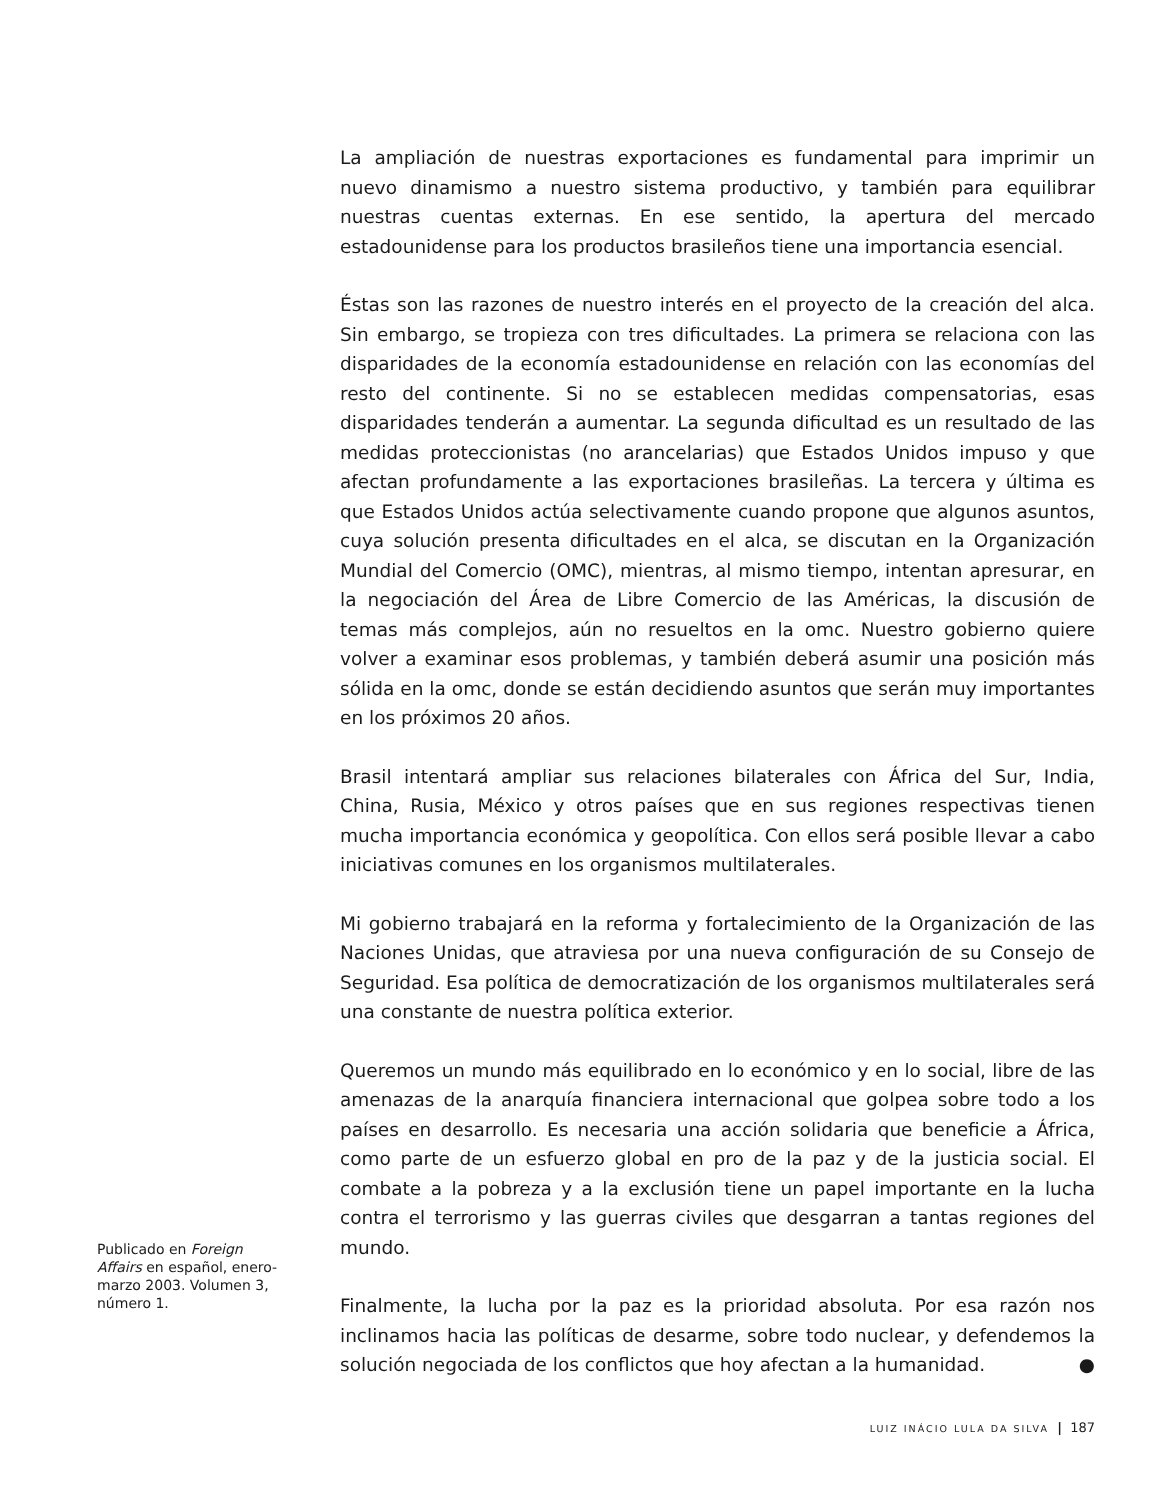La ampliación de nuestras exportaciones es fundamental para imprimir un nuevo dinamismo a nuestro sistema productivo, y también para equilibrar nuestras cuentas externas. En ese sentido, la apertura del mercado estadounidense para los productos brasileños tiene una importancia esencial.
Éstas son las razones de nuestro interés en el proyecto de la creación del alca. Sin embargo, se tropieza con tres dificultades. La primera se relaciona con las disparidades de la economía estadounidense en relación con las economías del resto del continente. Si no se establecen medidas compensatorias, esas disparidades tenderán a aumentar. La segunda dificultad es un resultado de las medidas proteccionistas (no arancelarias) que Estados Unidos impuso y que afectan profundamente a las exportaciones brasileñas. La tercera y última es que Estados Unidos actúa selectivamente cuando propone que algunos asuntos, cuya solución presenta dificultades en el alca, se discutan en la Organización Mundial del Comercio (OMC), mientras, al mismo tiempo, intentan apresurar, en la negociación del Área de Libre Comercio de las Américas, la discusión de temas más complejos, aún no resueltos en la omc. Nuestro gobierno quiere volver a examinar esos problemas, y también deberá asumir una posición más sólida en la omc, donde se están decidiendo asuntos que serán muy importantes en los próximos 20 años.
Brasil intentará ampliar sus relaciones bilaterales con África del Sur, India, China, Rusia, México y otros países que en sus regiones respectivas tienen mucha importancia económica y geopolítica. Con ellos será posible llevar a cabo iniciativas comunes en los organismos multilaterales.
Mi gobierno trabajará en la reforma y fortalecimiento de la Organización de las Naciones Unidas, que atraviesa por una nueva configuración de su Consejo de Seguridad. Esa política de democratización de los organismos multilaterales será una constante de nuestra política exterior.
Queremos un mundo más equilibrado en lo económico y en lo social, libre de las amenazas de la anarquía financiera internacional que golpea sobre todo a los países en desarrollo. Es necesaria una acción solidaria que beneficie a África, como parte de un esfuerzo global en pro de la paz y de la justicia social. El combate a la pobreza y a la exclusión tiene un papel importante en la lucha contra el terrorismo y las guerras civiles que desgarran a tantas regiones del mundo.
Finalmente, la lucha por la paz es la prioridad absoluta. Por esa razón nos inclinamos hacia las políticas de desarme, sobre todo nuclear, y defendemos la solución negociada de los conflictos que hoy afectan a la humanidad. ●
Publicado en Foreign Affairs en español, enero-marzo 2003. Volumen 3, número 1.
LUIZ INÁCIO LULA DA SILVA | 187